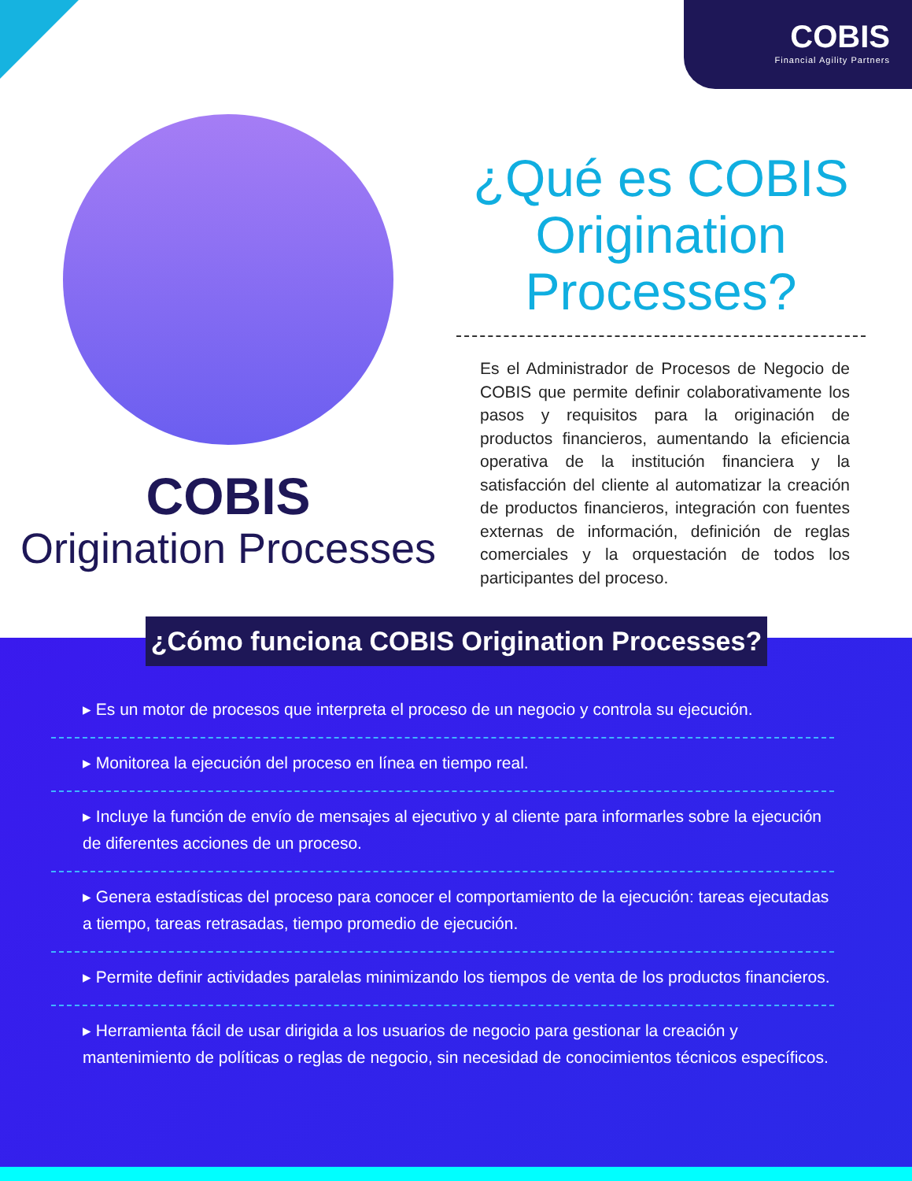COBIS
Financial Agility Partners
COBIS
Origination Processes
¿Qué es COBIS Origination Processes?
Es el Administrador de Procesos de Negocio de COBIS que permite definir colaborativamente los pasos y requisitos para la originación de productos financieros, aumentando la eficiencia operativa de la institución financiera y la satisfacción del cliente al automatizar la creación de productos financieros, integración con fuentes externas de información, definición de reglas comerciales y la orquestación de todos los participantes del proceso.
¿Cómo funciona COBIS Origination Processes?
▸ Es un motor de procesos que interpreta el proceso de un negocio y controla su ejecución.
▸ Monitorea la ejecución del proceso en línea en tiempo real.
▸ Incluye la función de envío de mensajes al ejecutivo y al cliente para informarles sobre la ejecución de diferentes acciones de un proceso.
▸ Genera estadísticas del proceso para conocer el comportamiento de la ejecución: tareas ejecutadas a tiempo, tareas retrasadas, tiempo promedio de ejecución.
▸ Permite definir actividades paralelas minimizando los tiempos de venta de los productos financieros.
▸ Herramienta fácil de usar dirigida a los usuarios de negocio para gestionar la creación y mantenimiento de políticas o reglas de negocio, sin necesidad de conocimientos técnicos específicos.